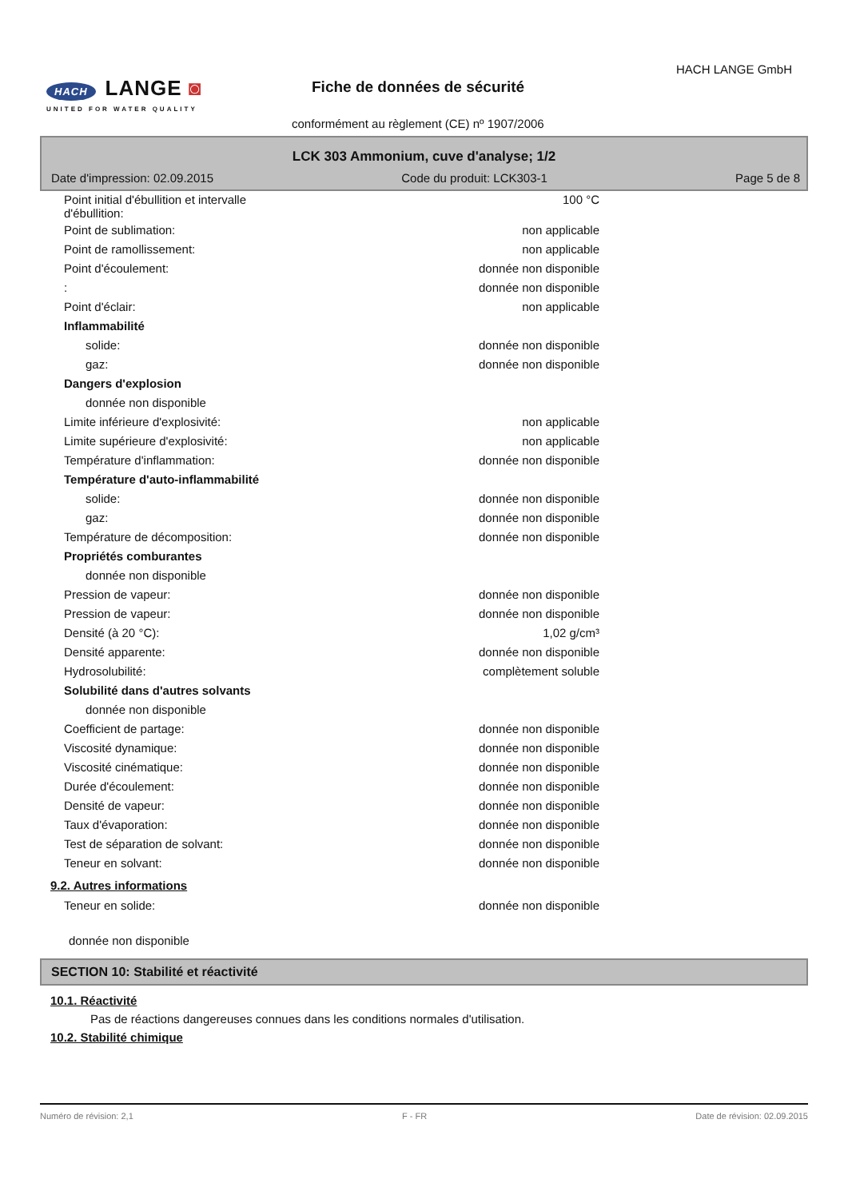HACH LANGE ◙
UNITED FOR WATER QUALITY
HACH LANGE GmbH
Fiche de données de sécurité
conformément au règlement (CE) nº 1907/2006
LCK 303 Ammonium, cuve d'analyse; 1/2
Date d'impression: 02.09.2015 Code du produit: LCK303-1 Page 5 de 8
| Point initial d'ébullition et intervalle d'ébullition: | 100 °C |
| Point de sublimation: | non applicable |
| Point de ramollissement: | non applicable |
| Point d'écoulement: | donnée non disponible |
| : | donnée non disponible |
| Point d'éclair: | non applicable |
| Inflammabilité | |
| solide: | donnée non disponible |
| gaz: | donnée non disponible |
| Dangers d'explosion | |
| donnée non disponible | |
| Limite inférieure d'explosivité: | non applicable |
| Limite supérieure d'explosivité: | non applicable |
| Température d'inflammation: | donnée non disponible |
| Température d'auto-inflammabilité | |
| solide: | donnée non disponible |
| gaz: | donnée non disponible |
| Température de décomposition: | donnée non disponible |
| Propriétés comburantes | |
| donnée non disponible | |
| Pression de vapeur: | donnée non disponible |
| Pression de vapeur: | donnée non disponible |
| Densité (à 20 °C): | 1,02 g/cm³ |
| Densité apparente: | donnée non disponible |
| Hydrosolubilité: | complètement soluble |
| Solubilité dans d'autres solvants | |
| donnée non disponible | |
| Coefficient de partage: | donnée non disponible |
| Viscosité dynamique: | donnée non disponible |
| Viscosité cinématique: | donnée non disponible |
| Durée d'écoulement: | donnée non disponible |
| Densité de vapeur: | donnée non disponible |
| Taux d'évaporation: | donnée non disponible |
| Test de séparation de solvant: | donnée non disponible |
| Teneur en solvant: | donnée non disponible |
9.2. Autres informations
| Teneur en solide: | donnée non disponible |
donnée non disponible
SECTION 10: Stabilité et réactivité
10.1. Réactivité
Pas de réactions dangereuses connues dans les conditions normales d'utilisation.
10.2. Stabilité chimique
Numéro de révision: 2,1 F - FR Date de révision: 02.09.2015